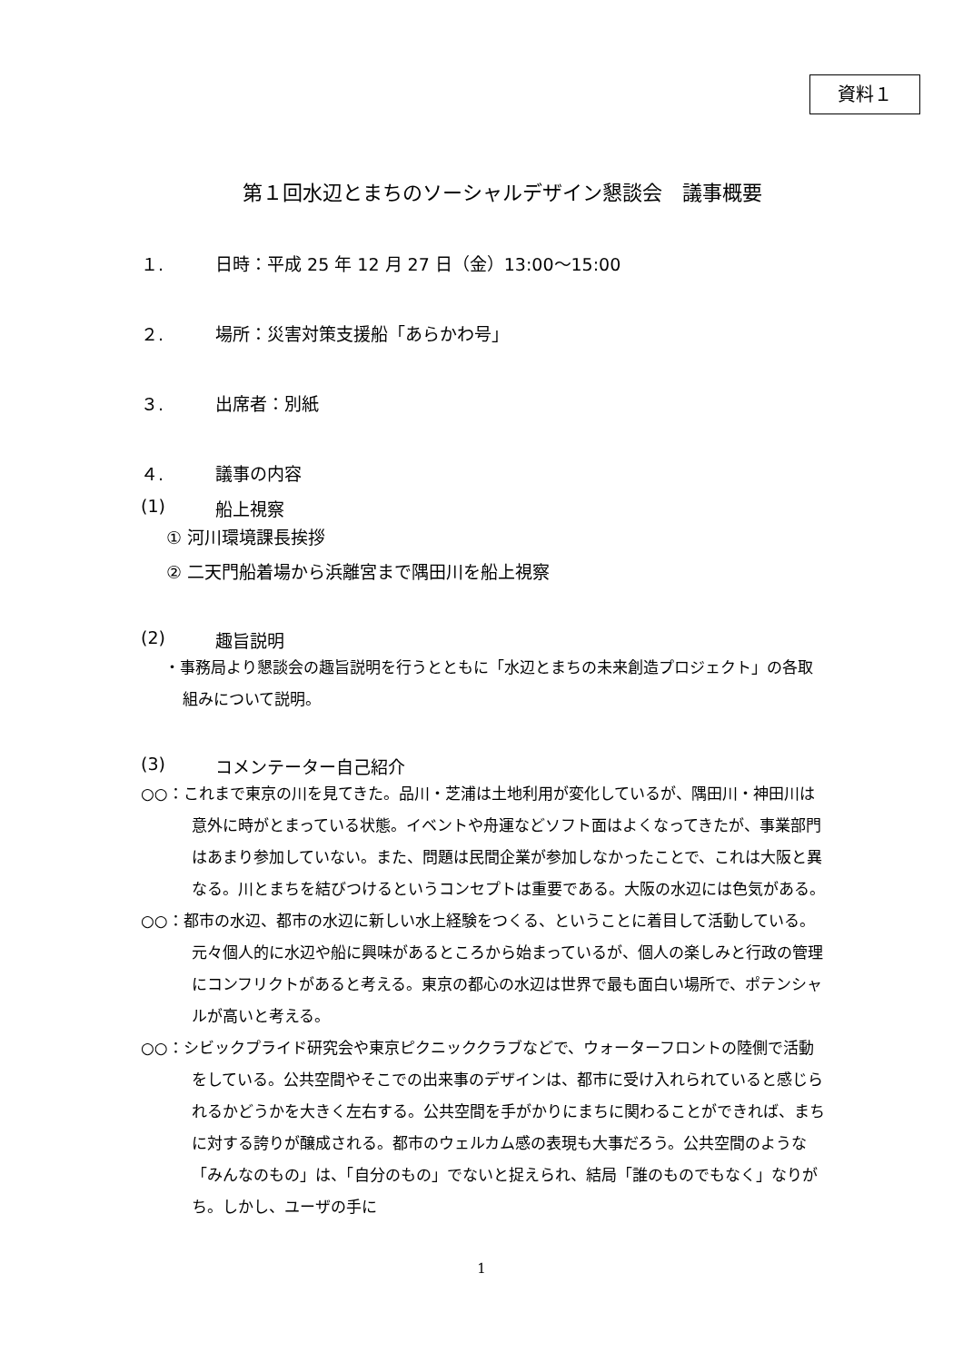資料１
第１回水辺とまちのソーシャルデザイン懇談会　議事概要
１. 日時：平成 25 年 12 月 27 日（金）13:00～15:00
２. 場所：災害対策支援船「あらかわ号」
３. 出席者：別紙
４. 議事の内容
(1) 船上視察
① 河川環境課長挨拶
② 二天門船着場から浜離宮まで隅田川を船上視察
(2) 趣旨説明
・事務局より懇談会の趣旨説明を行うとともに「水辺とまちの未来創造プロジェクト」の各取組みについて説明。
(3) コメンテーター自己紹介
○○：これまで東京の川を見てきた。品川・芝浦は土地利用が変化しているが、隅田川・神田川は意外に時がとまっている状態。イベントや舟運などソフト面はよくなってきたが、事業部門はあまり参加していない。また、問題は民間企業が参加しなかったことで、これは大阪と異なる。川とまちを結びつけるというコンセプトは重要である。大阪の水辺には色気がある。
○○：都市の水辺、都市の水辺に新しい水上経験をつくる、ということに着目して活動している。元々個人的に水辺や船に興味があるところから始まっているが、個人の楽しみと行政の管理にコンフリクトがあると考える。東京の都心の水辺は世界で最も面白い場所で、ポテンシャルが高いと考える。
○○：シビックプライド研究会や東京ピクニッククラブなどで、ウォーターフロントの陸側で活動をしている。公共空間やそこでの出来事のデザインは、都市に受け入れられていると感じられるかどうかを大きく左右する。公共空間を手がかりにまちに関わることができれば、まちに対する誇りが醸成される。都市のウェルカム感の表現も大事だろう。公共空間のような「みんなのもの」は、「自分のもの」でないと捉えられ、結局「誰のものでもなく」なりがち。しかし、ユーザの手に
1